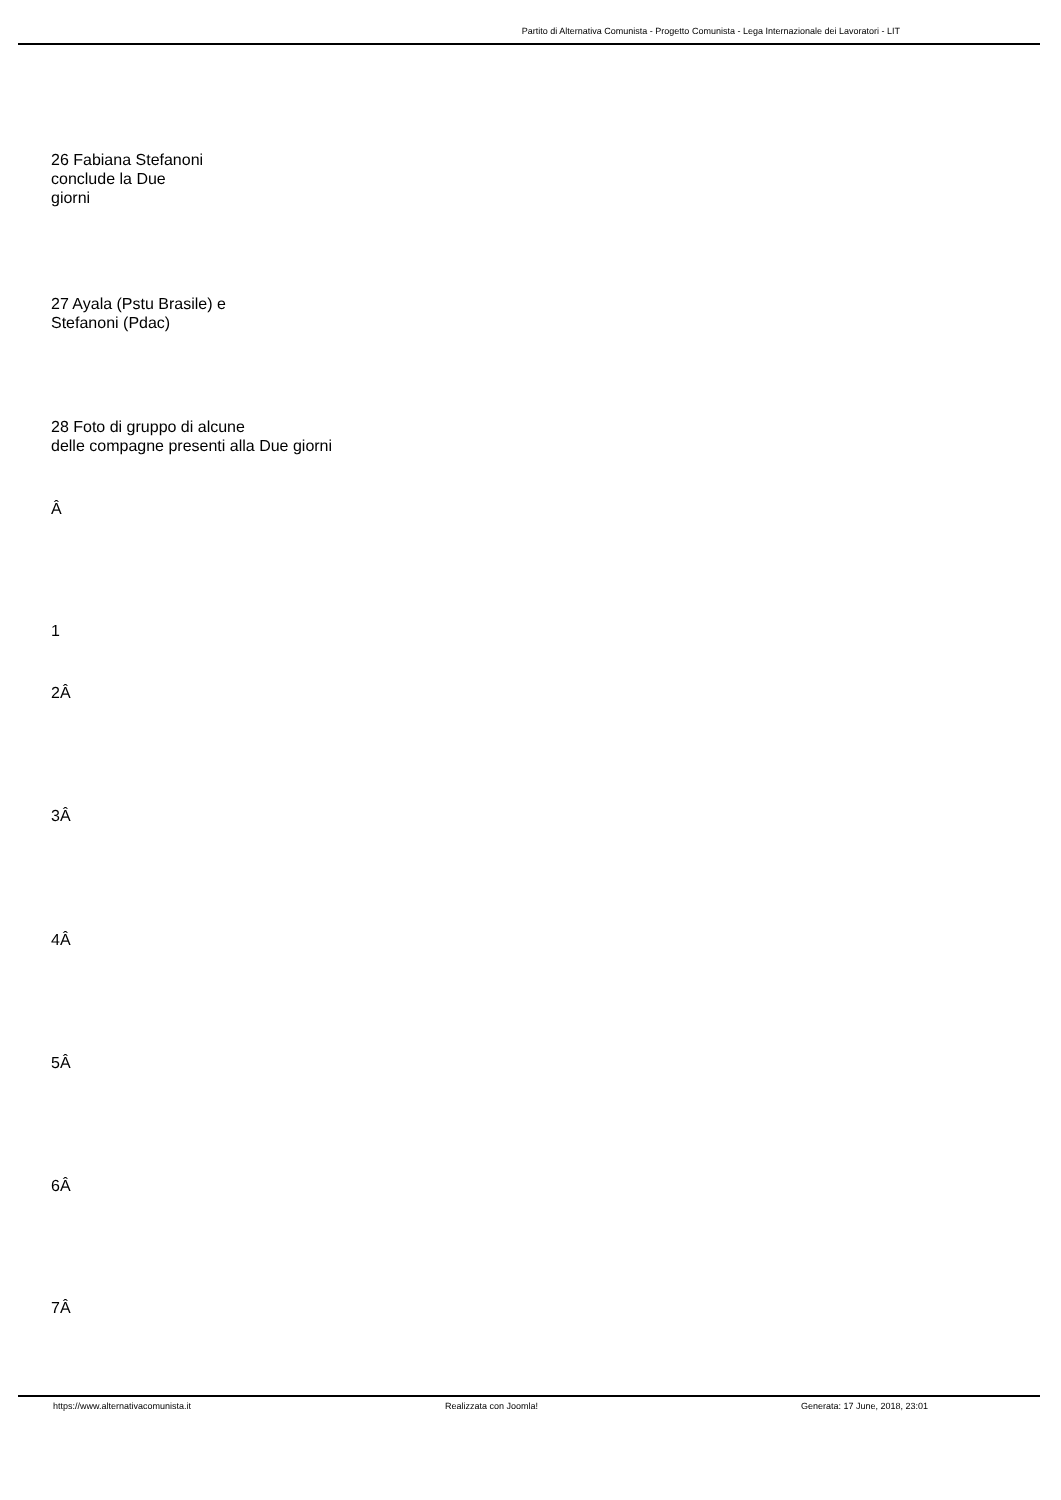Partito di Alternativa Comunista - Progetto Comunista - Lega Internazionale dei Lavoratori - LIT
26 Fabiana Stefanoni
conclude la Due
giorni
27 Ayala (Pstu Brasile) e
Stefanoni (Pdac)
28 Foto di gruppo di alcune
delle compagne presenti alla Due giorni
Â
1
2Â
3Â
4Â
5Â
6Â
7Â
https://www.alternativacomunista.it Realizzata con Joomla! Generata: 17 June, 2018, 23:01